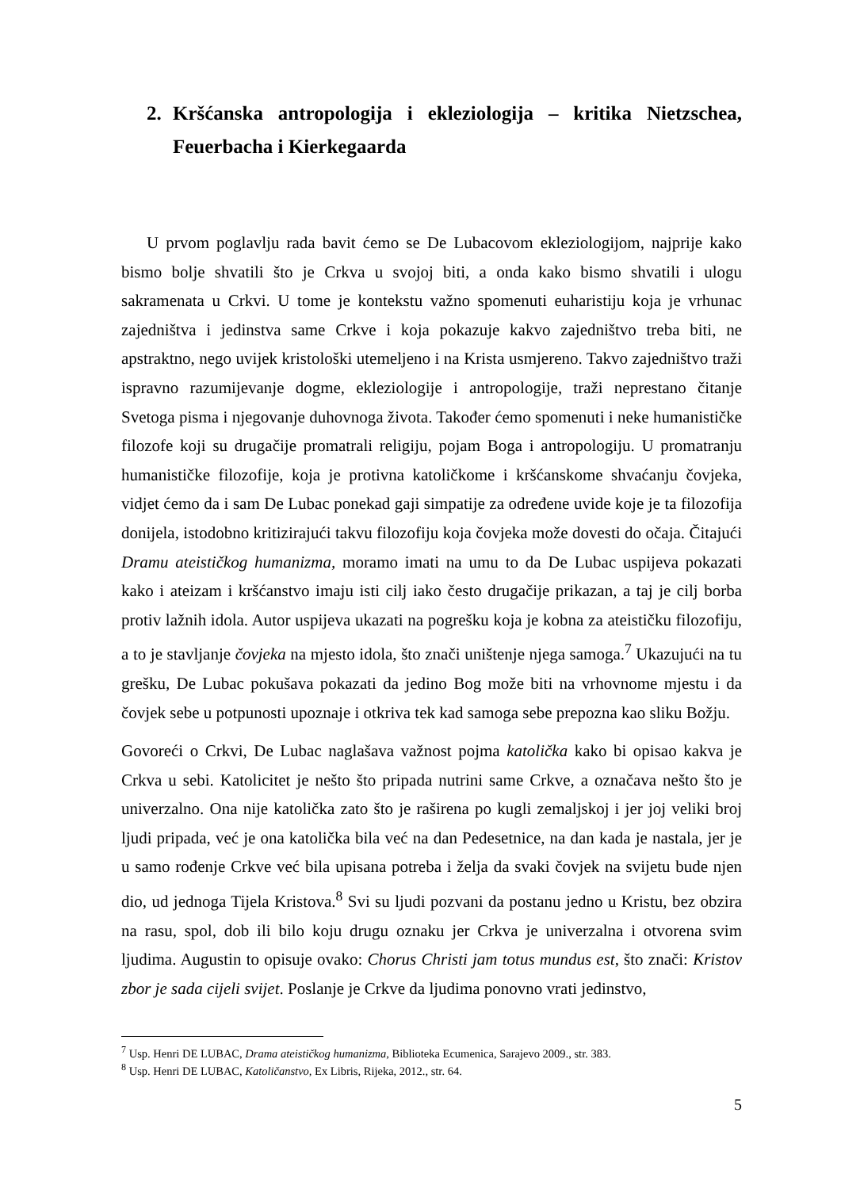2. Kršćanska antropologija i ekleziologija – kritika Nietzschea, Feuerbacha i Kierkegaarda
U prvom poglavlju rada bavit ćemo se De Lubacovom ekleziologijom, najprije kako bismo bolje shvatili što je Crkva u svojoj biti, a onda kako bismo shvatili i ulogu sakramenata u Crkvi. U tome je kontekstu važno spomenuti euharistiju koja je vrhunac zajedništva i jedinstva same Crkve i koja pokazuje kakvo zajedništvo treba biti, ne apstraktno, nego uvijek kristološki utemeljeno i na Krista usmjereno. Takvo zajedništvo traži ispravno razumijevanje dogme, ekleziologije i antropologije, traži neprestano čitanje Svetoga pisma i njegovanje duhovnoga života. Također ćemo spomenuti i neke humanističke filozofe koji su drugačije promatrali religiju, pojam Boga i antropologiju. U promatranju humanističke filozofije, koja je protivna katoličkome i kršćanskome shvaćanju čovjeka, vidjet ćemo da i sam De Lubac ponekad gaji simpatije za određene uvide koje je ta filozofija donijela, istodobno kritizirajući takvu filozofiju koja čovjeka može dovesti do očaja. Čitajući Dramu ateističkog humanizma, moramo imati na umu to da De Lubac uspijeva pokazati kako i ateizam i kršćanstvo imaju isti cilj iako često drugačije prikazan, a taj je cilj borba protiv lažnih idola. Autor uspijeva ukazati na pogrešku koja je kobna za ateističku filozofiju, a to je stavljanje čovjeka na mjesto idola, što znači uništenje njega samoga.<sup>7</sup> Ukazujući na tu grešku, De Lubac pokušava pokazati da jedino Bog može biti na vrhovnome mjestu i da čovjek sebe u potpunosti upoznaje i otkriva tek kad samoga sebe prepozna kao sliku Božju.
Govoreći o Crkvi, De Lubac naglašava važnost pojma katolička kako bi opisao kakva je Crkva u sebi. Katolicitet je nešto što pripada nutrini same Crkve, a označava nešto što je univerzalno. Ona nije katolička zato što je raširena po kugli zemaljskoj i jer joj veliki broj ljudi pripada, već je ona katolička bila već na dan Pedesetnice, na dan kada je nastala, jer je u samo rođenje Crkve već bila upisana potreba i želja da svaki čovjek na svijetu bude njen dio, ud jednoga Tijela Kristova.<sup>8</sup> Svi su ljudi pozvani da postanu jedno u Kristu, bez obzira na rasu, spol, dob ili bilo koju drugu oznaku jer Crkva je univerzalna i otvorena svim ljudima. Augustin to opisuje ovako: Chorus Christi jam totus mundus est, što znači: Kristov zbor je sada cijeli svijet. Poslanje je Crkve da ljudima ponovno vrati jedinstvo,
<sup>7</sup> Usp. Henri DE LUBAC, Drama ateističkog humanizma, Biblioteka Ecumenica, Sarajevo 2009., str. 383.
<sup>8</sup> Usp. Henri DE LUBAC, Katoličanstvo, Ex Libris, Rijeka, 2012., str. 64.
5